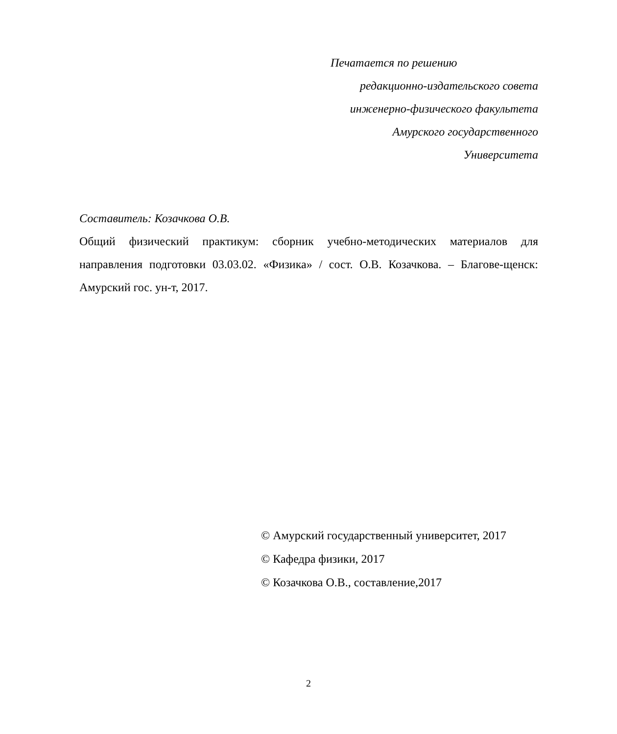Печатается по решению
редакционно-издательского совета
инженерно-физического факультета
Амурского государственного
Университета
Составитель: Козачкова О.В.
Общий физический практикум: сборник учебно-методических материалов для направления подготовки 03.03.02. «Физика» / сост. О.В. Козачкова. – Благове-щенск: Амурский гос. ун-т, 2017.
© Амурский государственный университет, 2017
© Кафедра физики, 2017
© Козачкова О.В., составление,2017
2